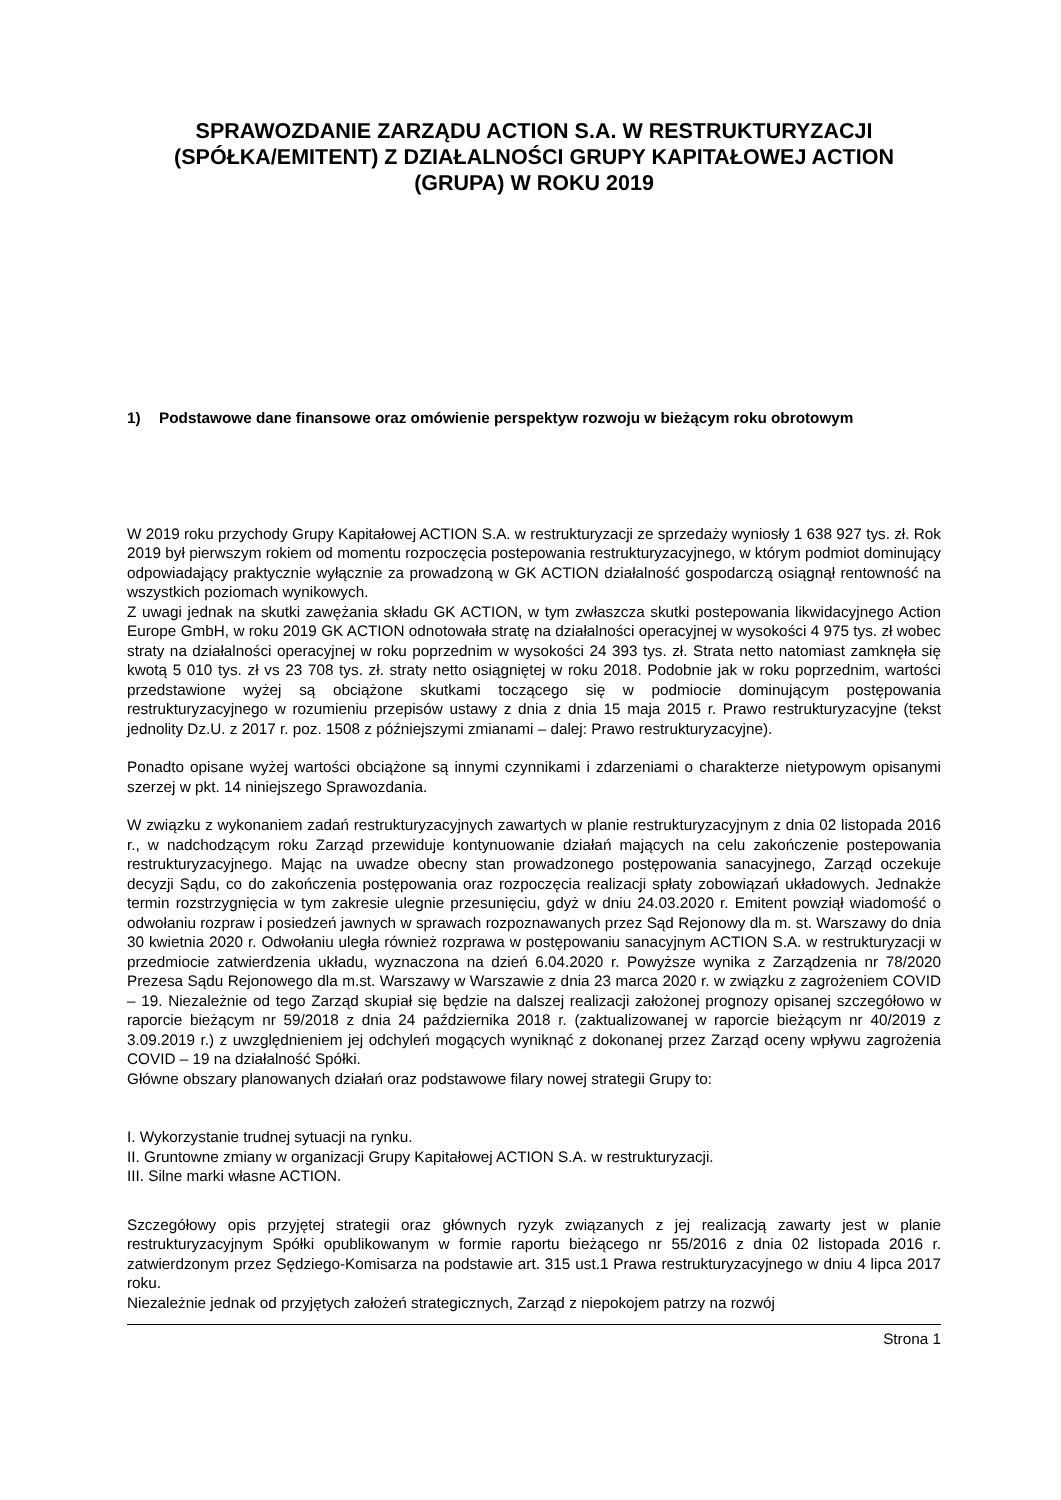SPRAWOZDANIE ZARZĄDU ACTION S.A. W RESTRUKTURYZACJI (SPÓŁKA/EMITENT) Z DZIAŁALNOŚCI GRUPY KAPITAŁOWEJ ACTION (GRUPA) W ROKU 2019
1) Podstawowe dane finansowe oraz omówienie perspektyw rozwoju w bieżącym roku obrotowym
W 2019 roku przychody Grupy Kapitałowej ACTION S.A. w restrukturyzacji ze sprzedaży wyniosły 1 638 927 tys. zł. Rok 2019 był pierwszym rokiem od momentu rozpoczęcia postepowania restrukturyzacyjnego, w którym podmiot dominujący odpowiadający praktycznie wyłącznie za prowadzoną w GK ACTION działalność gospodarczą osiągnął rentowność na wszystkich poziomach wynikowych.
Z uwagi jednak na skutki zawężania składu GK ACTION, w tym zwłaszcza skutki postepowania likwidacyjnego Action Europe GmbH, w roku 2019 GK ACTION odnotowała stratę na działalności operacyjnej w wysokości 4 975 tys. zł wobec straty na działalności operacyjnej w roku poprzednim w wysokości 24 393 tys. zł. Strata netto natomiast zamknęła się kwotą 5 010 tys. zł vs 23 708 tys. zł. straty netto osiągniętej w roku 2018. Podobnie jak w roku poprzednim, wartości przedstawione wyżej są obciążone skutkami toczącego się w podmiocie dominującym postępowania restrukturyzacyjnego w rozumieniu przepisów ustawy z dnia z dnia 15 maja 2015 r. Prawo restrukturyzacyjne (tekst jednolity Dz.U. z 2017 r. poz. 1508 z późniejszymi zmianami – dalej: Prawo restrukturyzacyjne).
Ponadto opisane wyżej wartości obciążone są innymi czynnikami i zdarzeniami o charakterze nietypowym opisanymi szerzej w pkt. 14 niniejszego Sprawozdania.
W związku z wykonaniem zadań restrukturyzacyjnych zawartych w planie restrukturyzacyjnym z dnia 02 listopada 2016 r., w nadchodzącym roku Zarząd przewiduje kontynuowanie działań mających na celu zakończenie postepowania restrukturyzacyjnego. Mając na uwadze obecny stan prowadzonego postępowania sanacyjnego, Zarząd oczekuje decyzji Sądu, co do zakończenia postępowania oraz rozpoczęcia realizacji spłaty zobowiązań układowych. Jednakże termin rozstrzygnięcia w tym zakresie ulegnie przesunięciu, gdyż w dniu 24.03.2020 r. Emitent powziął wiadomość o odwołaniu rozpraw i posiedzeń jawnych w sprawach rozpoznawanych przez Sąd Rejonowy dla m. st. Warszawy do dnia 30 kwietnia 2020 r. Odwołaniu uległa również rozprawa w postępowaniu sanacyjnym ACTION S.A. w restrukturyzacji w przedmiocie zatwierdzenia układu, wyznaczona na dzień 6.04.2020 r. Powyższe wynika z Zarządzenia nr 78/2020 Prezesa Sądu Rejonowego dla m.st. Warszawy w Warszawie z dnia 23 marca 2020 r. w związku z zagrożeniem COVID – 19. Niezależnie od tego Zarząd skupiał się będzie na dalszej realizacji założonej prognozy opisanej szczegółowo w raporcie bieżącym nr 59/2018 z dnia 24 października 2018 r. (zaktualizowanej w raporcie bieżącym nr 40/2019 z 3.09.2019 r.) z uwzględnieniem jej odchyleń mogących wyniknąć z dokonanej przez Zarząd oceny wpływu zagrożenia COVID – 19 na działalność Spółki.
Główne obszary planowanych działań oraz podstawowe filary nowej strategii Grupy to:
I. Wykorzystanie trudnej sytuacji na rynku.
II. Gruntowne zmiany w organizacji Grupy Kapitałowej ACTION S.A. w restrukturyzacji.
III. Silne marki własne ACTION.
Szczegółowy opis przyjętej strategii oraz głównych ryzyk związanych z jej realizacją zawarty jest w planie restrukturyzacyjnym Spółki opublikowanym w formie raportu bieżącego nr 55/2016 z dnia 02 listopada 2016 r. zatwierdzonym przez Sędziego-Komisarza na podstawie art. 315 ust.1 Prawa restrukturyzacyjnego w dniu 4 lipca 2017 roku.
Niezależnie jednak od przyjętych założeń strategicznych, Zarząd z niepokojem patrzy na rozwój
Strona 1